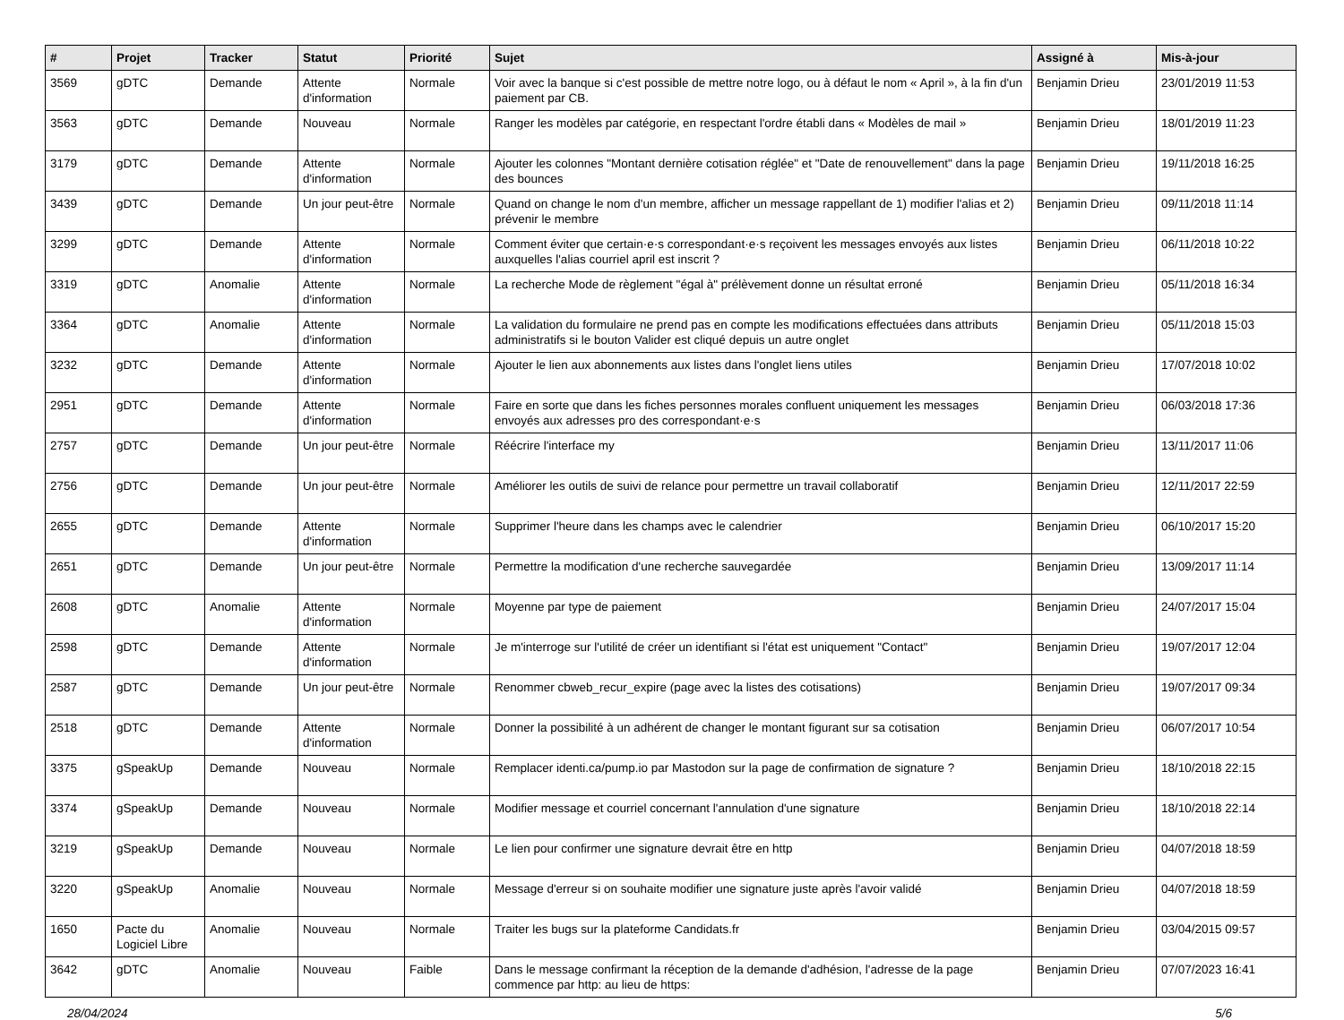| # | Projet | Tracker | Statut | Priorité | Sujet | Assigné à | Mis-à-jour |
| --- | --- | --- | --- | --- | --- | --- | --- |
| 3569 | gDTC | Demande | Attente d'information | Normale | Voir avec la banque si c'est possible de mettre notre logo, ou à défaut le nom « April », à la fin d'un paiement par CB. | Benjamin Drieu | 23/01/2019 11:53 |
| 3563 | gDTC | Demande | Nouveau | Normale | Ranger les modèles par catégorie, en respectant l'ordre établi dans « Modèles de mail » | Benjamin Drieu | 18/01/2019 11:23 |
| 3179 | gDTC | Demande | Attente d'information | Normale | Ajouter les colonnes "Montant dernière cotisation réglée" et "Date de renouvellement" dans la page des bounces | Benjamin Drieu | 19/11/2018 16:25 |
| 3439 | gDTC | Demande | Un jour peut-être | Normale | Quand on change le nom d'un membre, afficher un message rappellant de 1) modifier l'alias et 2) prévenir le membre | Benjamin Drieu | 09/11/2018 11:14 |
| 3299 | gDTC | Demande | Attente d'information | Normale | Comment éviter que certain·e·s correspondant·e·s reçoivent les messages envoyés aux listes auxquelles l'alias courriel april est inscrit ? | Benjamin Drieu | 06/11/2018 10:22 |
| 3319 | gDTC | Anomalie | Attente d'information | Normale | La recherche Mode de règlement "égal à" prélèvement donne un résultat erroné | Benjamin Drieu | 05/11/2018 16:34 |
| 3364 | gDTC | Anomalie | Attente d'information | Normale | La validation du formulaire ne prend pas en compte les modifications effectuées dans attributs administratifs si le bouton Valider est cliqué depuis un autre onglet | Benjamin Drieu | 05/11/2018 15:03 |
| 3232 | gDTC | Demande | Attente d'information | Normale | Ajouter le lien aux abonnements aux listes dans l'onglet liens utiles | Benjamin Drieu | 17/07/2018 10:02 |
| 2951 | gDTC | Demande | Attente d'information | Normale | Faire en sorte que dans les fiches personnes morales confluent uniquement les messages envoyés aux adresses pro des correspondant·e·s | Benjamin Drieu | 06/03/2018 17:36 |
| 2757 | gDTC | Demande | Un jour peut-être | Normale | Réécrire l'interface my | Benjamin Drieu | 13/11/2017 11:06 |
| 2756 | gDTC | Demande | Un jour peut-être | Normale | Améliorer les outils de suivi de relance pour permettre un travail collaboratif | Benjamin Drieu | 12/11/2017 22:59 |
| 2655 | gDTC | Demande | Attente d'information | Normale | Supprimer l'heure dans les champs avec le calendrier | Benjamin Drieu | 06/10/2017 15:20 |
| 2651 | gDTC | Demande | Un jour peut-être | Normale | Permettre la modification d'une recherche sauvegardée | Benjamin Drieu | 13/09/2017 11:14 |
| 2608 | gDTC | Anomalie | Attente d'information | Normale | Moyenne par type de paiement | Benjamin Drieu | 24/07/2017 15:04 |
| 2598 | gDTC | Demande | Attente d'information | Normale | Je m'interroge sur l'utilité de créer un identifiant si l'état est uniquement "Contact" | Benjamin Drieu | 19/07/2017 12:04 |
| 2587 | gDTC | Demande | Un jour peut-être | Normale | Renommer cbweb_recur_expire (page avec la listes des cotisations) | Benjamin Drieu | 19/07/2017 09:34 |
| 2518 | gDTC | Demande | Attente d'information | Normale | Donner la possibilité à un adhérent de changer le montant figurant sur sa cotisation | Benjamin Drieu | 06/07/2017 10:54 |
| 3375 | gSpeakUp | Demande | Nouveau | Normale | Remplacer identi.ca/pump.io par Mastodon sur la page de confirmation de signature ? | Benjamin Drieu | 18/10/2018 22:15 |
| 3374 | gSpeakUp | Demande | Nouveau | Normale | Modifier message et courriel concernant l'annulation d'une signature | Benjamin Drieu | 18/10/2018 22:14 |
| 3219 | gSpeakUp | Demande | Nouveau | Normale | Le lien pour confirmer une signature devrait être en http | Benjamin Drieu | 04/07/2018 18:59 |
| 3220 | gSpeakUp | Anomalie | Nouveau | Normale | Message d'erreur si on souhaite modifier une signature juste après l'avoir validé | Benjamin Drieu | 04/07/2018 18:59 |
| 1650 | Pacte du Logiciel Libre | Anomalie | Nouveau | Normale | Traiter les bugs sur la plateforme Candidats.fr | Benjamin Drieu | 03/04/2015 09:57 |
| 3642 | gDTC | Anomalie | Nouveau | Faible | Dans le message confirmant la réception de la demande d'adhésion, l'adresse de la page commence par http: au lieu de https: | Benjamin Drieu | 07/07/2023 16:41 |
28/04/2024 5/6